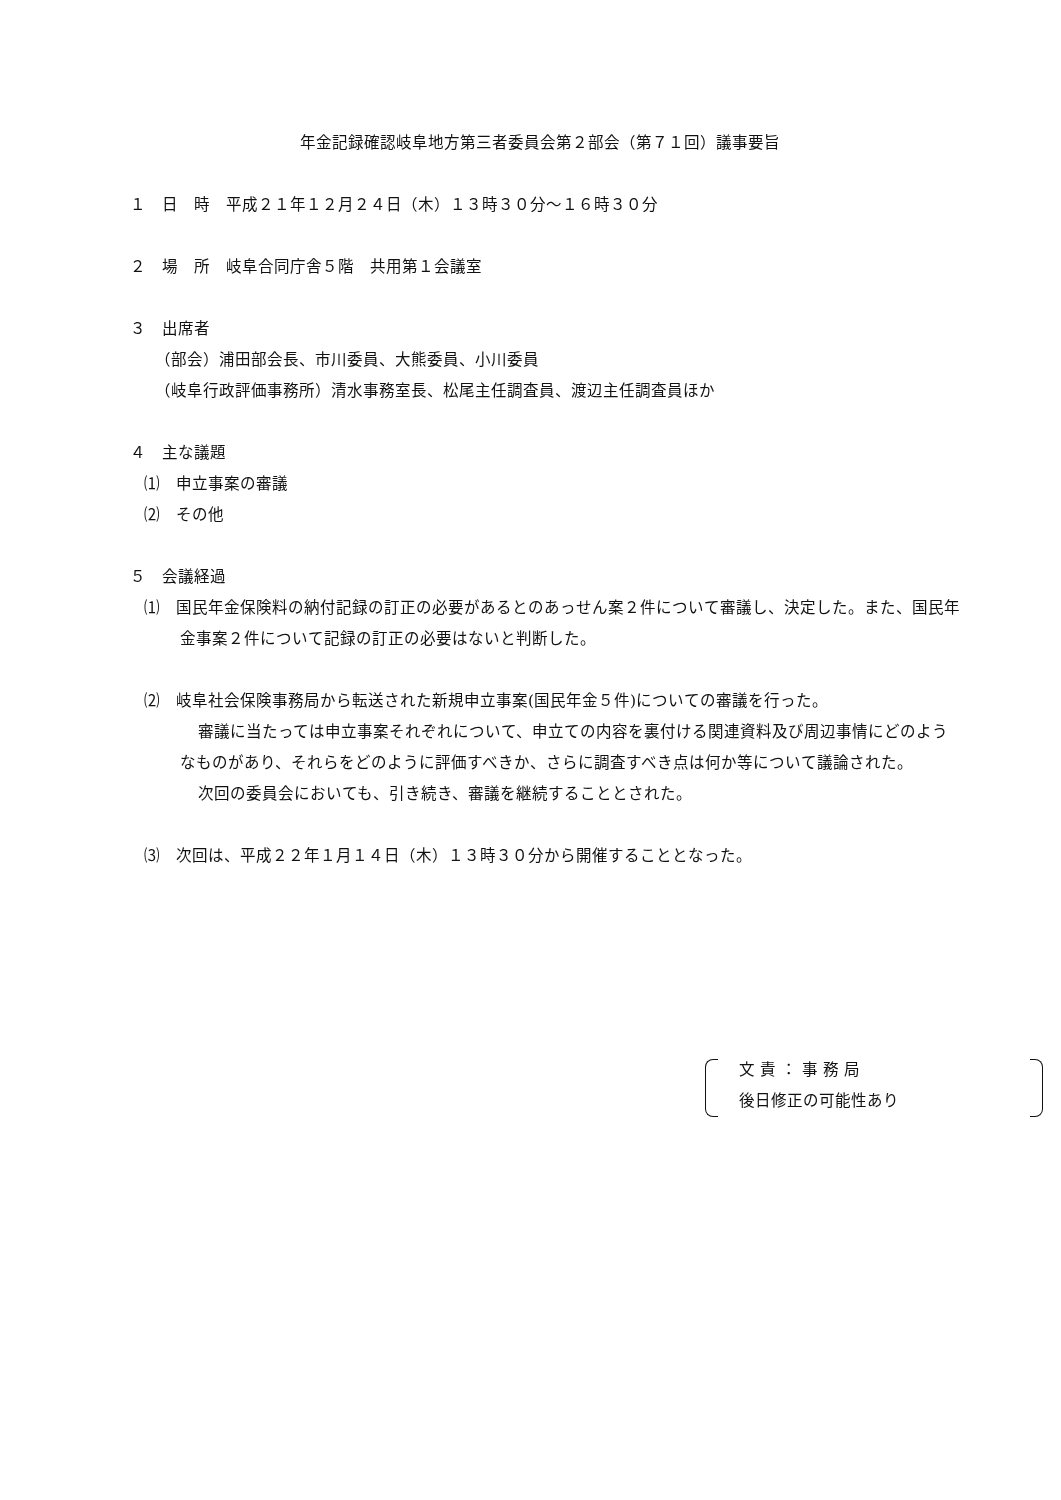年金記録確認岐阜地方第三者委員会第２部会（第７１回）議事要旨
１　日　時　平成２１年１２月２４日（木）１３時３０分～１６時３０分
２　場　所　岐阜合同庁舎５階　共用第１会議室
３　出席者
（部会）浦田部会長、市川委員、大熊委員、小川委員
（岐阜行政評価事務所）清水事務室長、松尾主任調査員、渡辺主任調査員ほか
４　主な議題
⑴　申立事案の審議
⑵　その他
５　会議経過
⑴　国民年金保険料の納付記録の訂正の必要があるとのあっせん案２件について審議し、決定した。また、国民年金事案２件について記録の訂正の必要はないと判断した。
⑵　岐阜社会保険事務局から転送された新規申立事案(国民年金５件)についての審議を行った。
審議に当たっては申立事案それぞれについて、申立ての内容を裏付ける関連資料及び周辺事情にどのようなものがあり、それらをどのように評価すべきか、さらに調査すべき点は何か等について議論された。
次回の委員会においても、引き続き、審議を継続することとされた。
⑶　次回は、平成２２年１月１４日（木）１３時３０分から開催することとなった。
文 責 ： 事 務 局
後日修正の可能性あり